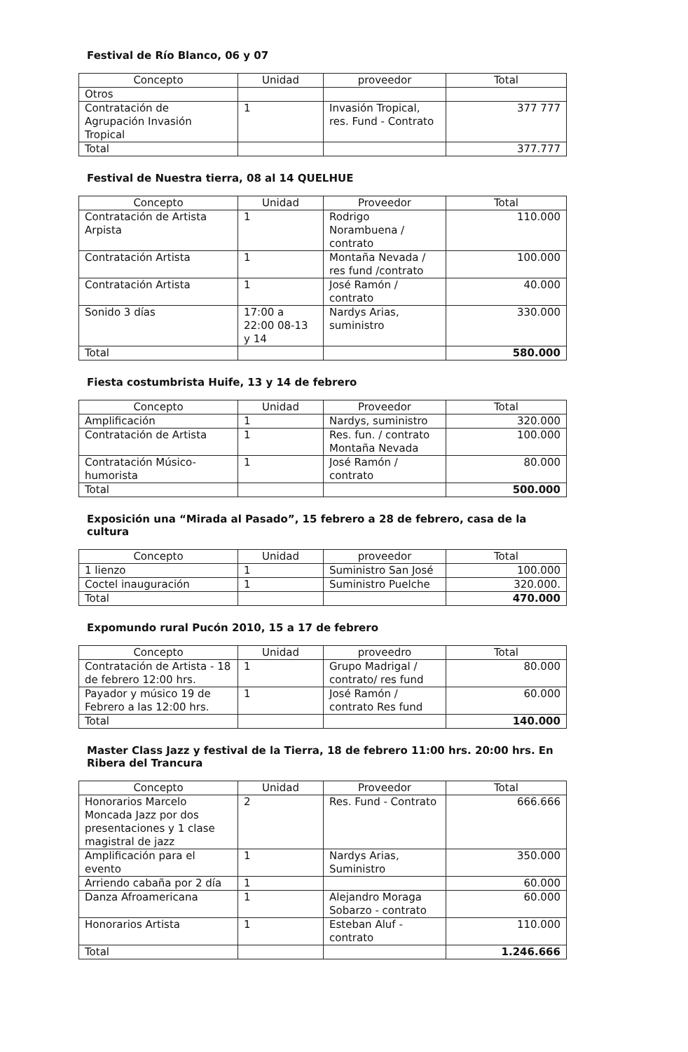Festival de Río Blanco, 06 y 07
| Concepto | Unidad | proveedor | Total |
| --- | --- | --- | --- |
| Otros | | | |
| Contratación de Agrupación Invasión Tropical | 1 | Invasión Tropical, res. Fund - Contrato | 377 777 |
| Total | | | 377.777 |
Festival de Nuestra tierra, 08 al 14 QUELHUE
| Concepto | Unidad | Proveedor | Total |
| --- | --- | --- | --- |
| Contratación de Artista Arpista | 1 | Rodrigo Norambuena / contrato | 110.000 |
| Contratación Artista | 1 | Montaña Nevada / res fund /contrato | 100.000 |
| Contratación Artista | 1 | José Ramón / contrato | 40.000 |
| Sonido 3 días | 17:00 a 22:00 08-13 y 14 | Nardys Arias, suministro | 330.000 |
| Total | | | 580.000 |
Fiesta costumbrista Huife, 13 y 14 de febrero
| Concepto | Unidad | Proveedor | Total |
| --- | --- | --- | --- |
| Amplificación | 1 | Nardys, suministro | 320.000 |
| Contratación de Artista | 1 | Res. fun. / contrato Montaña Nevada | 100.000 |
| Contratación Músico-humorista | 1 | José Ramón / contrato | 80.000 |
| Total | | | 500.000 |
Exposición una “Mirada al Pasado”, 15 febrero a 28 de febrero, casa de la cultura
| Concepto | Unidad | proveedor | Total |
| --- | --- | --- | --- |
| 1 lienzo | 1 | Suministro San José | 100.000 |
| Coctel inauguración | 1 | Suministro Puelche | 320.000. |
| Total | | | 470.000 |
Expomundo rural Pucón 2010, 15 a 17 de febrero
| Concepto | Unidad | proveedro | Total |
| --- | --- | --- | --- |
| Contratación de Artista - 18 de febrero 12:00 hrs. | 1 | Grupo Madrigal / contrato/ res fund | 80.000 |
| Payador y músico 19 de Febrero a las 12:00 hrs. | 1 | José Ramón / contrato Res fund | 60.000 |
| Total | | | 140.000 |
Master Class Jazz y festival de la Tierra, 18 de febrero 11:00 hrs. 20:00 hrs. En Ribera del Trancura
| Concepto | Unidad | Proveedor | Total |
| --- | --- | --- | --- |
| Honorarios Marcelo Moncada Jazz por dos presentaciones y 1 clase magistral de jazz | 2 | Res. Fund - Contrato | 666.666 |
| Amplificación para el evento | 1 | Nardys Arias, Suministro | 350.000 |
| Arriendo cabaña por 2 día | 1 | | 60.000 |
| Danza Afroamericana | 1 | Alejandro Moraga Sobarzo - contrato | 60.000 |
| Honorarios Artista | 1 | Esteban Aluf - contrato | 110.000 |
| Total | | | 1.246.666 |